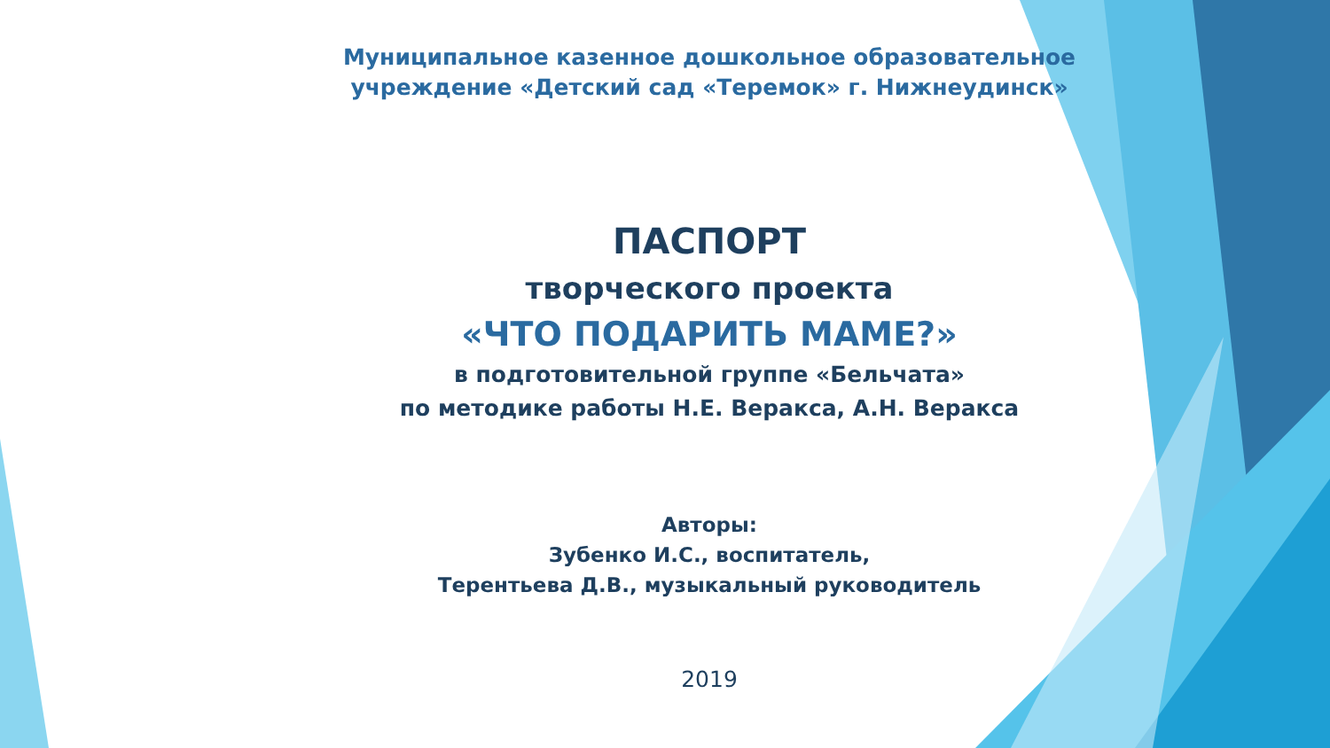Муниципальное казенное дошкольное образовательное учреждение «Детский сад «Теремок» г. Нижнеудинск»
ПАСПОРТ
творческого проекта
«ЧТО ПОДАРИТЬ МАМЕ?»
в подготовительной группе «Бельчата»
по методике работы Н.Е. Веракса, А.Н. Веракса
Авторы:
Зубенко И.С., воспитатель,
Терентьева Д.В., музыкальный руководитель
2019